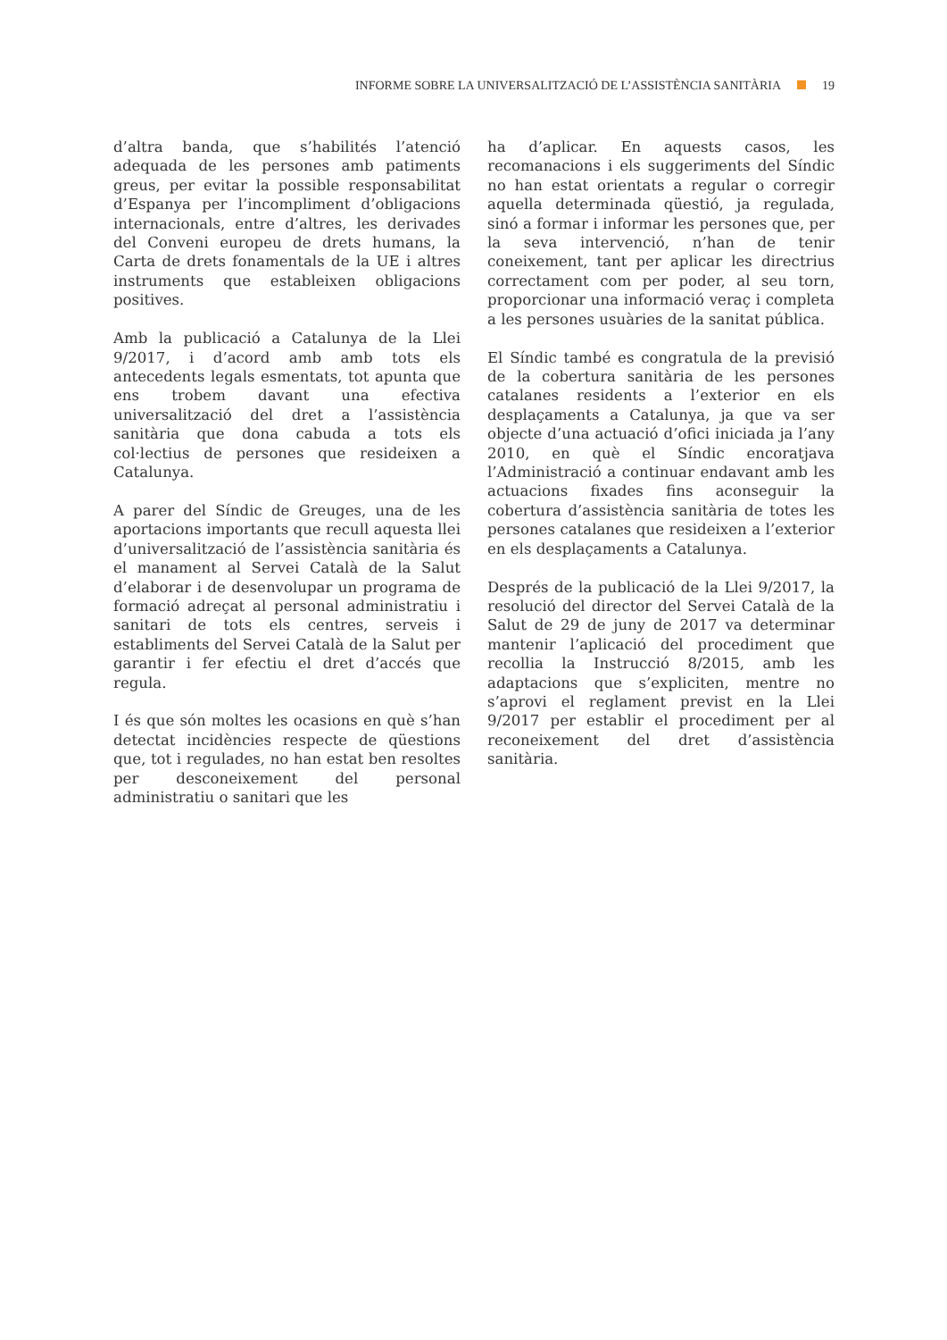INFORME SOBRE LA UNIVERSALITZACIÓ DE L’ASSISTÈNCIA SANITÀRIA 19
d’altra banda, que s’habilités l’atenció adequada de les persones amb patiments greus, per evitar la possible responsabilitat d’Espanya per l’incompliment d’obligacions internacionals, entre d’altres, les derivades del Conveni europeu de drets humans, la Carta de drets fonamentals de la UE i altres instruments que estableixen obligacions positives.
Amb la publicació a Catalunya de la Llei 9/2017, i d’acord amb amb tots els antecedents legals esmentats, tot apunta que ens trobem davant una efectiva universalització del dret a l’assistència sanitària que dona cabuda a tots els col·lectius de persones que resideixen a Catalunya.
A parer del Síndic de Greuges, una de les aportacions importants que recull aquesta llei d’universalització de l’assistència sanitària és el manament al Servei Català de la Salut d’elaborar i de desenvolupar un programa de formació adreçat al personal administratiu i sanitari de tots els centres, serveis i establiments del Servei Català de la Salut per garantir i fer efectiu el dret d’accés que regula.
I és que són moltes les ocasions en què s’han detectat incidències respecte de qüestions que, tot i regulades, no han estat ben resoltes per desconeixement del personal administratiu o sanitari que les
ha d’aplicar. En aquests casos, les recomanacions i els suggeriments del Síndic no han estat orientats a regular o corregir aquella determinada qüestió, ja regulada, sinó a formar i informar les persones que, per la seva intervenció, n’han de tenir coneixement, tant per aplicar les directrius correctament com per poder, al seu torn, proporcionar una informació veraç i completa a les persones usuàries de la sanitat pública.
El Síndic també es congratula de la previsió de la cobertura sanitària de les persones catalanes residents a l’exterior en els desplaçaments a Catalunya, ja que va ser objecte d’una actuació d’ofici iniciada ja l’any 2010, en què el Síndic encoratjava l’Administració a continuar endavant amb les actuacions fixades fins aconseguir la cobertura d’assistència sanitària de totes les persones catalanes que resideixen a l’exterior en els desplaçaments a Catalunya.
Després de la publicació de la Llei 9/2017, la resolució del director del Servei Català de la Salut de 29 de juny de 2017 va determinar mantenir l’aplicació del procediment que recollia la Instrucció 8/2015, amb les adaptacions que s’expliciten, mentre no s’aprovi el reglament previst en la Llei 9/2017 per establir el procediment per al reconeixement del dret d’assistència sanitària.